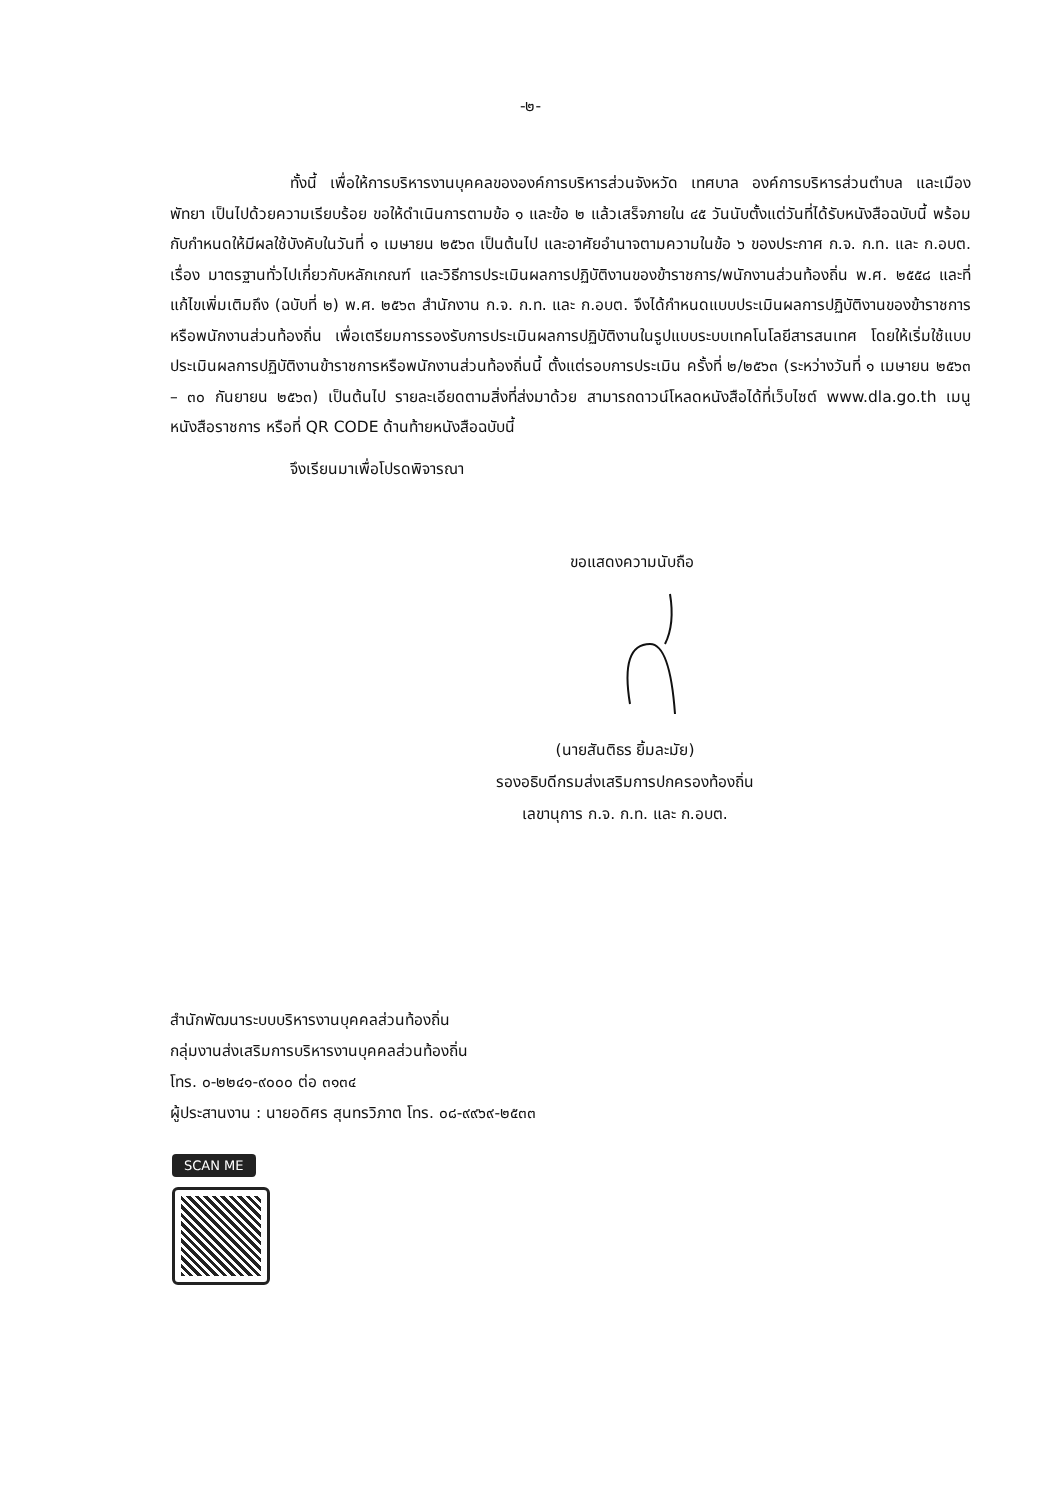-๒-
ทั้งนี้ เพื่อให้การบริหารงานบุคคลขององค์การบริหารส่วนจังหวัด เทศบาล องค์การบริหารส่วนตำบล และเมืองพัทยา เป็นไปด้วยความเรียบร้อย ขอให้ดำเนินการตามข้อ ๑ และข้อ ๒ แล้วเสร็จภายใน ๔๕ วันนับตั้งแต่วันที่ได้รับหนังสือฉบับนี้ พร้อมกับกำหนดให้มีผลใช้บังคับในวันที่ ๑ เมษายน ๒๕๖๓ เป็นต้นไป และอาศัยอำนาจตามความในข้อ ๖ ของประกาศ ก.จ. ก.ท. และ ก.อบต. เรื่อง มาตรฐานทั่วไปเกี่ยวกับหลักเกณฑ์ และวิธีการประเมินผลการปฏิบัติงานของข้าราชการ/พนักงานส่วนท้องถิ่น พ.ศ. ๒๕๕๘ และที่แก้ไขเพิ่มเติมถึง (ฉบับที่ ๒) พ.ศ. ๒๕๖๓ สำนักงาน ก.จ. ก.ท. และ ก.อบต. จึงได้กำหนดแบบประเมินผลการปฏิบัติงานของข้าราชการหรือพนักงานส่วนท้องถิ่น เพื่อเตรียมการรองรับการประเมินผลการปฏิบัติงานในรูปแบบระบบเทคโนโลยีสารสนเทศ โดยให้เริ่มใช้แบบประเมินผลการปฏิบัติงานข้าราชการหรือพนักงานส่วนท้องถิ่นนี้ ตั้งแต่รอบการประเมิน ครั้งที่ ๒/๒๕๖๓ (ระหว่างวันที่ ๑ เมษายน ๒๕๖๓ – ๓๐ กันยายน ๒๕๖๓) เป็นต้นไป รายละเอียดตามสิ่งที่ส่งมาด้วย สามารถดาวน์โหลดหนังสือได้ที่เว็บไซต์ www.dla.go.th เมนูหนังสือราชการ หรือที่ QR CODE ด้านท้ายหนังสือฉบับนี้
จึงเรียนมาเพื่อโปรดพิจารณา
ขอแสดงความนับถือ
(นายสันติธร ยิ้มละมัย)
รองอธิบดีกรมส่งเสริมการปกครองท้องถิ่น
เลขานุการ ก.จ. ก.ท. และ ก.อบต.
สำนักพัฒนาระบบบริหารงานบุคคลส่วนท้องถิ่น
กลุ่มงานส่งเสริมการบริหารงานบุคคลส่วนท้องถิ่น
โทร. ๐-๒๒๔๑-๙๐๐๐ ต่อ ๓๑๓๔
ผู้ประสานงาน : นายอดิศร สุนทรวิภาต โทร. ๐๘-๙๙๖๙-๒๕๓๓
SCAN ME